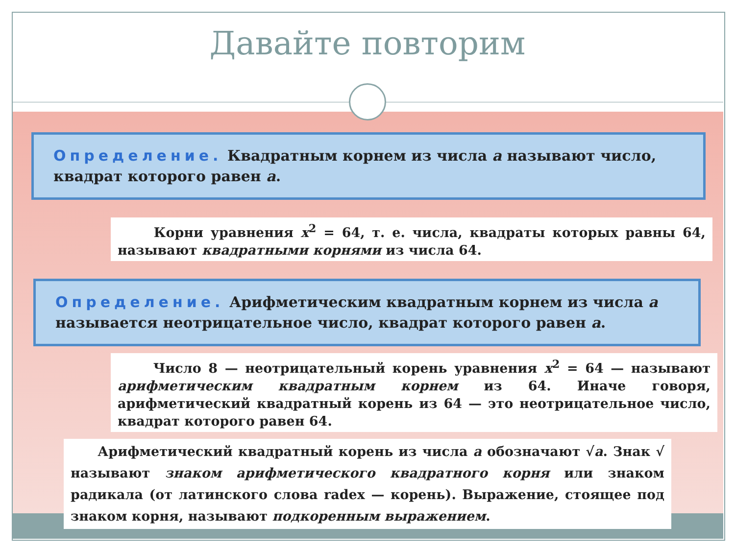Давайте повторим
Определение. Квадратным корнем из числа a называют число, квадрат которого равен a.
Корни уравнения x<sup>2</sup> = 64, т. е. числа, квадраты которых равны 64, называют квадратными корнями из числа 64.
Определение. Арифметическим квадратным корнем из числа a называется неотрицательное число, квадрат которого равен a.
Число 8 — неотрицательный корень уравнения x<sup>2</sup> = 64 — называют арифметическим квадратным корнем из 64. Иначе говоря, арифметический квадратный корень из 64 — это неотрицательное число, квадрат которого равен 64.
Арифметический квадратный корень из числа a обозначают √a. Знак √ называют знаком арифметического квадратного корня или знаком радикала (от латинского слова radex — корень). Выражение, стоящее под знаком корня, называют подкоренным выражением.